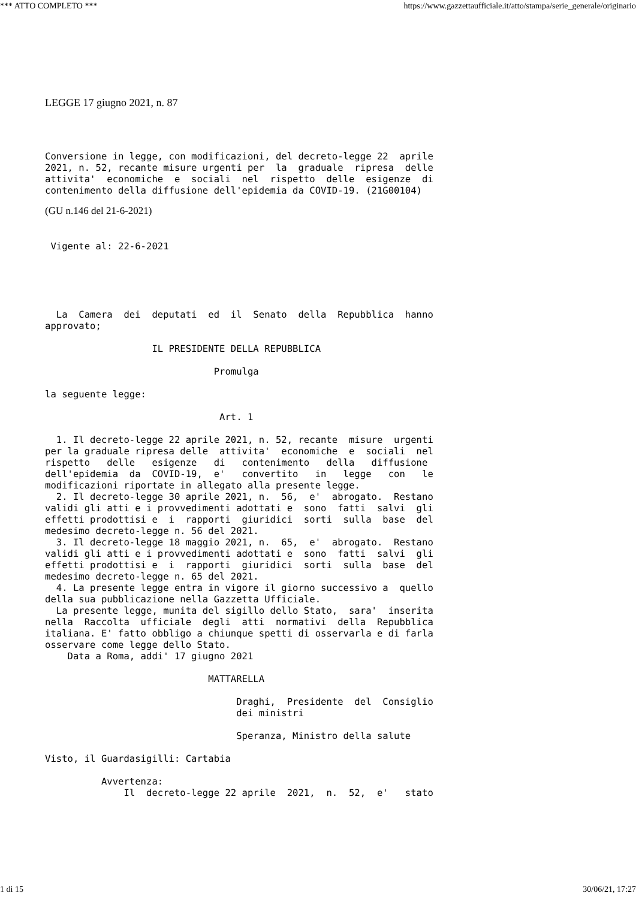*** ATTO COMPLETO *** https://www.gazzettaufficiale.it/atto/stampa/serie_generale/originario
LEGGE 17 giugno 2021, n. 87
Conversione in legge, con modificazioni, del decreto-legge 22  aprile
2021, n. 52, recante misure urgenti per  la  graduale  ripresa  delle
attivita'  economiche  e  sociali  nel  rispetto  delle  esigenze  di
contenimento della diffusione dell'epidemia da COVID-19. (21G00104)
(GU n.146 del 21-6-2021)
 Vigente al: 22-6-2021
  La  Camera  dei  deputati  ed  il  Senato  della  Repubblica  hanno
approvato;

                   IL PRESIDENTE DELLA REPUBBLICA

                              Promulga

la seguente legge:

                               Art. 1

  1. Il decreto-legge 22 aprile 2021, n. 52, recante  misure  urgenti
per la graduale ripresa delle  attivita'  economiche  e  sociali  nel
rispetto   delle   esigenze   di   contenimento   della   diffusione
dell'epidemia  da  COVID-19,  e'   convertito   in   legge   con   le
modificazioni riportate in allegato alla presente legge.
  2. Il decreto-legge 30 aprile 2021, n.  56,  e'  abrogato.  Restano
validi gli atti e i provvedimenti adottati e  sono  fatti  salvi  gli
effetti prodottisi e  i  rapporti  giuridici  sorti  sulla  base  del
medesimo decreto-legge n. 56 del 2021.
  3. Il decreto-legge 18 maggio 2021, n.  65,  e'  abrogato.  Restano
validi gli atti e i provvedimenti adottati e  sono  fatti  salvi  gli
effetti prodottisi e  i  rapporti  giuridici  sorti  sulla  base  del
medesimo decreto-legge n. 65 del 2021.
  4. La presente legge entra in vigore il giorno successivo a  quello
della sua pubblicazione nella Gazzetta Ufficiale.
  La presente legge, munita del sigillo dello Stato,  sara'  inserita
nella  Raccolta  ufficiale  degli  atti  normativi  della  Repubblica
italiana. E' fatto obbligo a chiunque spetti di osservarla e di farla
osservare come legge dello Stato.
    Data a Roma, addi' 17 giugno 2021

                             MATTARELLA

                                  Draghi,  Presidente  del  Consiglio
                                  dei ministri

                                  Speranza, Ministro della salute

Visto, il Guardasigilli: Cartabia

          Avvertenza:
              Il  decreto-legge 22 aprile  2021,  n.  52,  e'   stato
1 di 15 30/06/21, 17:27